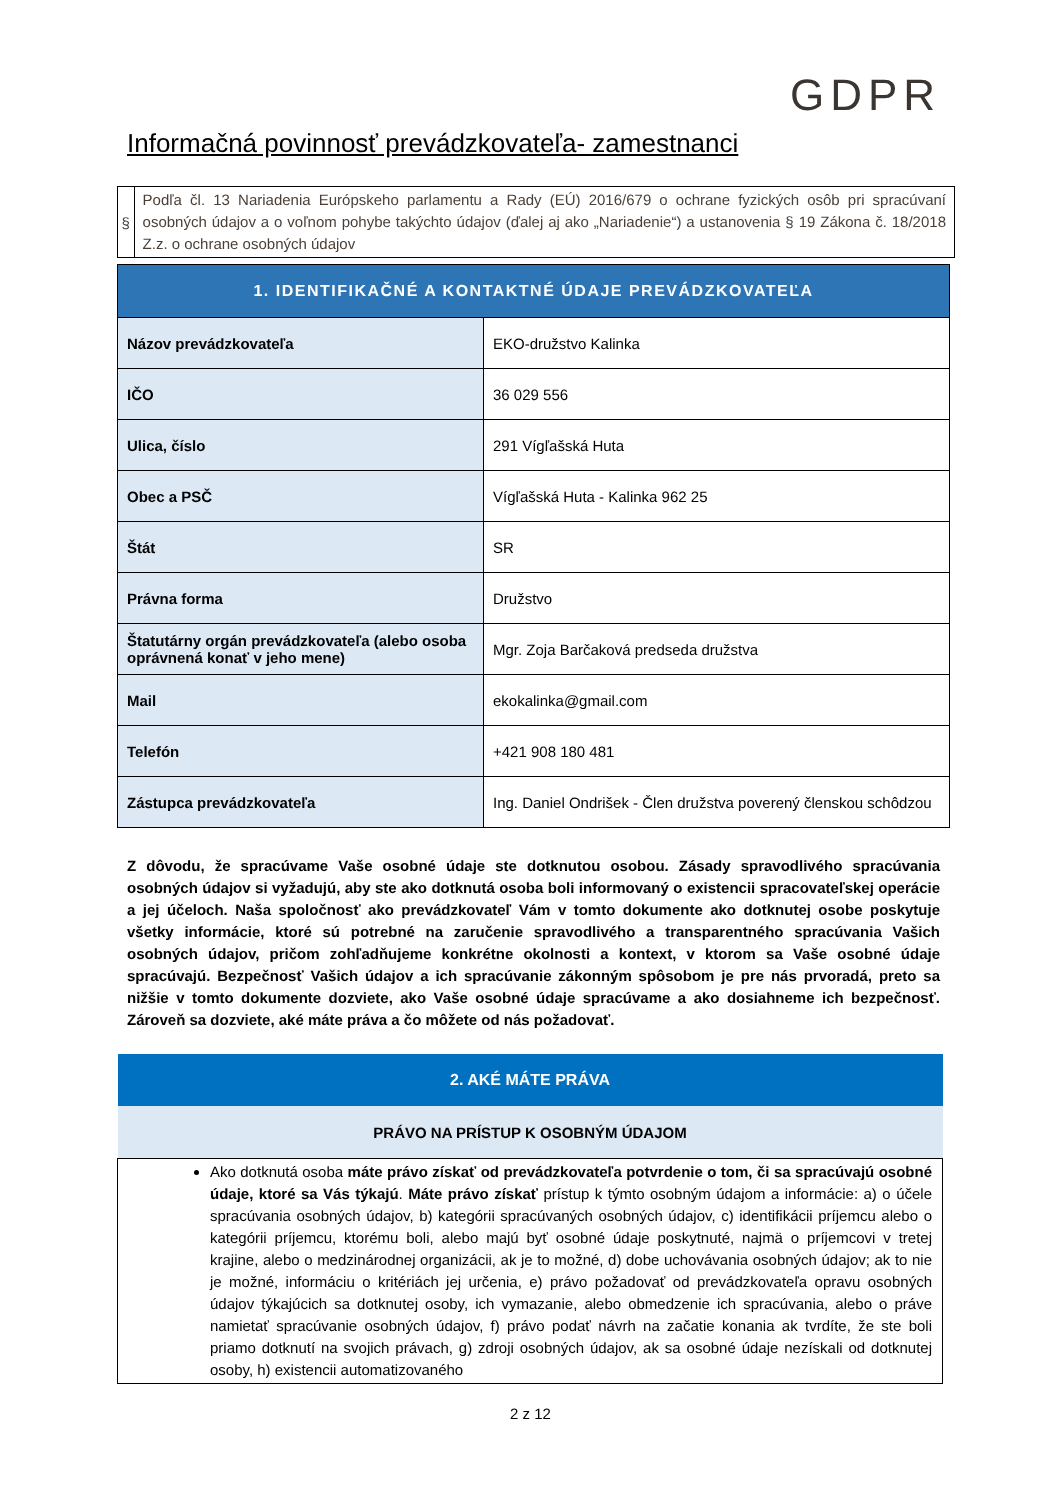GDPR
Informačná povinnosť prevádzkovateľa- zamestnanci
§
Podľa čl. 13 Nariadenia Európskeho parlamentu a Rady (EÚ) 2016/679 o ochrane fyzických osôb pri spracúvaní osobných údajov a o voľnom pohybe takýchto údajov (ďalej aj ako „Nariadenie“) a ustanovenia § 19 Zákona č. 18/2018 Z.z. o ochrane osobných údajov
| 1. IDENTIFIKAČNÉ A KONTAKTNÉ ÚDAJE PREVÁDZKOVATEĽA | |
| --- | --- |
| Názov prevádzkovateľa | EKO-družstvo Kalinka |
| IČO | 36 029 556 |
| Ulica, číslo | 291 Vígľašská Huta |
| Obec a PSČ | Vígľašská Huta - Kalinka 962 25 |
| Štát | SR |
| Právna forma | Družstvo |
| Štatutárny orgán prevádzkovateľa (alebo osoba oprávnená konať v jeho mene) | Mgr. Zoja Barčaková predseda družstva |
| Mail | ekokalinka@gmail.com |
| Telefón | +421 908 180 481 |
| Zástupca prevádzkovateľa | Ing. Daniel Ondrišek - Člen družstva poverený členskou schôdzou |
Z dôvodu, že spracúvame Vaše osobné údaje ste dotknutou osobou. Zásady spravodlivého spracúvania osobných údajov si vyžadujú, aby ste ako dotknutá osoba boli informovaný o existencii spracovateľskej operácie a jej účeloch. Naša spoločnosť ako prevádzkovateľ Vám v tomto dokumente ako dotknutej osobe poskytuje všetky informácie, ktoré sú potrebné na zaručenie spravodlivého a transparentného spracúvania Vašich osobných údajov, pričom zohľadňujeme konkrétne okolnosti a kontext, v ktorom sa Vaše osobné údaje spracúvajú. Bezpečnosť Vašich údajov a ich spracúvanie zákonným spôsobom je pre nás prvoradá, preto sa nižšie v tomto dokumente dozviete, ako Vaše osobné údaje spracúvame a ako dosiahneme ich bezpečnosť. Zároveň sa dozviete, aké máte práva a čo môžete od nás požadovať.
| 2. AKÉ MÁTE PRÁVA |
| --- |
| PRÁVO NA PRÍSTUP K OSOBNÝM ÚDAJOM |
| Ako dotknutá osoba máte právo získať od prevádzkovateľa potvrdenie o tom, či sa spracúvajú osobné údaje, ktoré sa Vás týkajú . Máte právo získať prístup k týmto osobným údajom a informácie: a) o účele spracúvania osobných údajov, b) kategórii spracúvaných osobných údajov, c) identifikácii príjemcu alebo o kategórii príjemcu, ktorému boli, alebo majú byť osobné údaje poskytnuté, najmä o príjemcovi v tretej krajine, alebo o medzinárodnej organizácii, ak je to možné, d) dobe uchovávania osobných údajov; ak to nie je možné, informáciu o kritériách jej určenia, e) právo požadovať od prevádzkovateľa opravu osobných údajov týkajúcich sa dotknutej osoby, ich vymazanie, alebo obmedzenie ich spracúvania, alebo o práve namietať spracúvanie osobných údajov, f) právo podať návrh na začatie konania ak tvrdíte, že ste boli priamo dotknutí na svojich právach, g) zdroji osobných údajov, ak sa osobné údaje nezískali od dotknutej osoby, h) existencii automatizovaného |
2 z 12